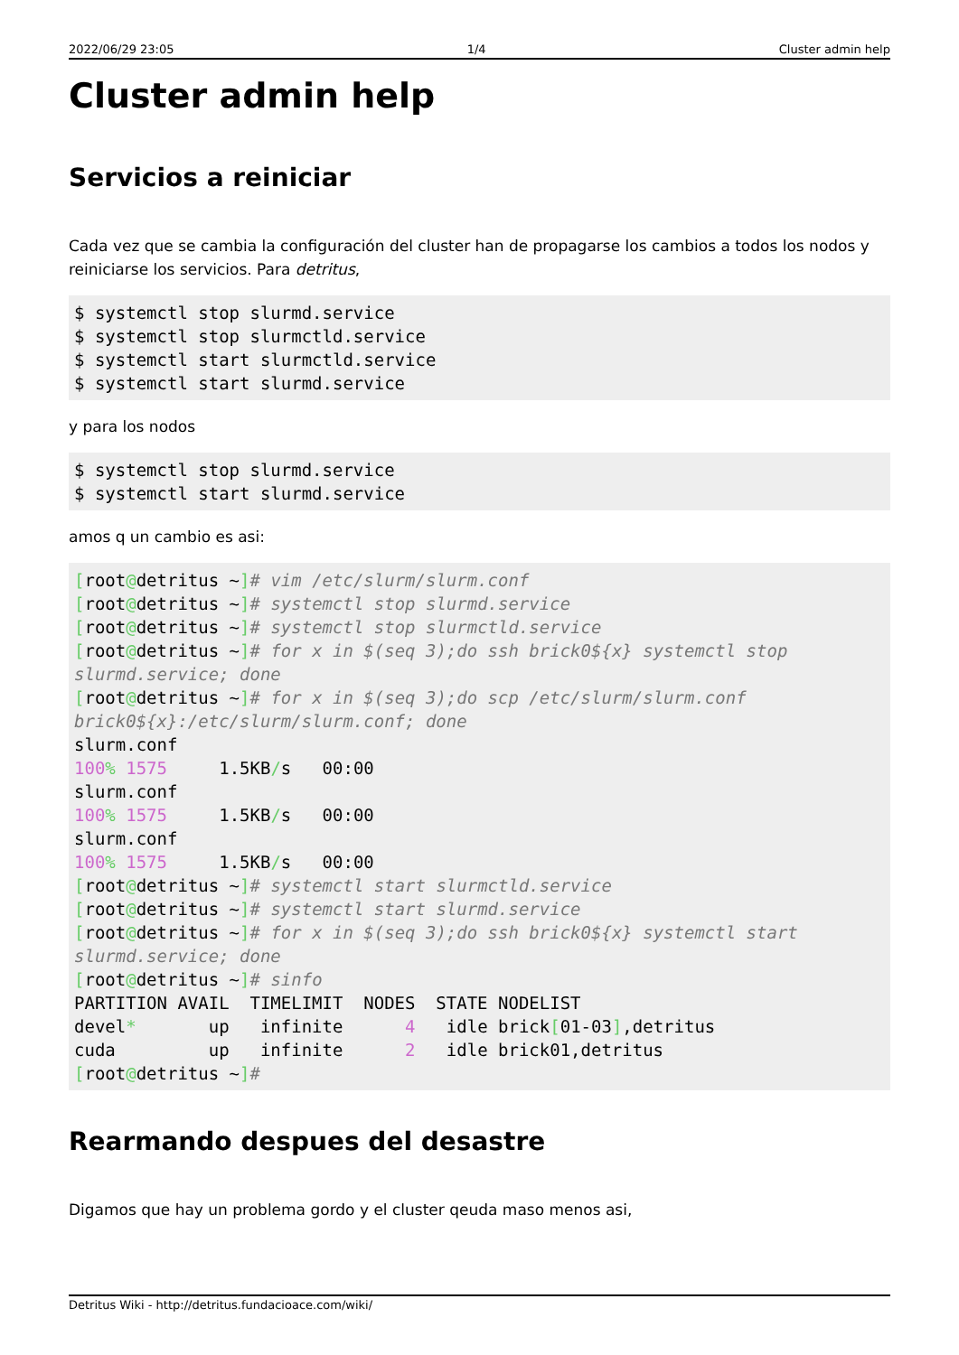2022/06/29 23:05 1/4 Cluster admin help
Cluster admin help
Servicios a reiniciar
Cada vez que se cambia la configuración del cluster han de propagarse los cambios a todos los nodos y reiniciarse los servicios. Para detritus,
$ systemctl stop slurmd.service
$ systemctl stop slurmctld.service
$ systemctl start slurmctld.service
$ systemctl start slurmd.service
y para los nodos
$ systemctl stop slurmd.service
$ systemctl start slurmd.service
amos q un cambio es asi:
[root@detritus ~]# vim /etc/slurm/slurm.conf
[root@detritus ~]# systemctl stop slurmd.service
[root@detritus ~]# systemctl stop slurmctld.service
[root@detritus ~]# for x in $(seq 3);do ssh brick0${x} systemctl stop slurmd.service; done
[root@detritus ~]# for x in $(seq 3);do scp /etc/slurm/slurm.conf brick0${x}:/etc/slurm/slurm.conf; done
slurm.conf
100% 1575     1.5KB/s   00:00
slurm.conf
100% 1575     1.5KB/s   00:00
slurm.conf
100% 1575     1.5KB/s   00:00
[root@detritus ~]# systemctl start slurmctld.service
[root@detritus ~]# systemctl start slurmd.service
[root@detritus ~]# for x in $(seq 3);do ssh brick0${x} systemctl start slurmd.service; done
[root@detritus ~]# sinfo
PARTITION AVAIL  TIMELIMIT  NODES  STATE NODELIST
devel*       up   infinite      4   idle brick[01-03],detritus
cuda         up   infinite      2   idle brick01,detritus
[root@detritus ~]#
Rearmando despues del desastre
Digamos que hay un problema gordo y el cluster qeuda maso menos asi,
Detritus Wiki - http://detritus.fundacioace.com/wiki/